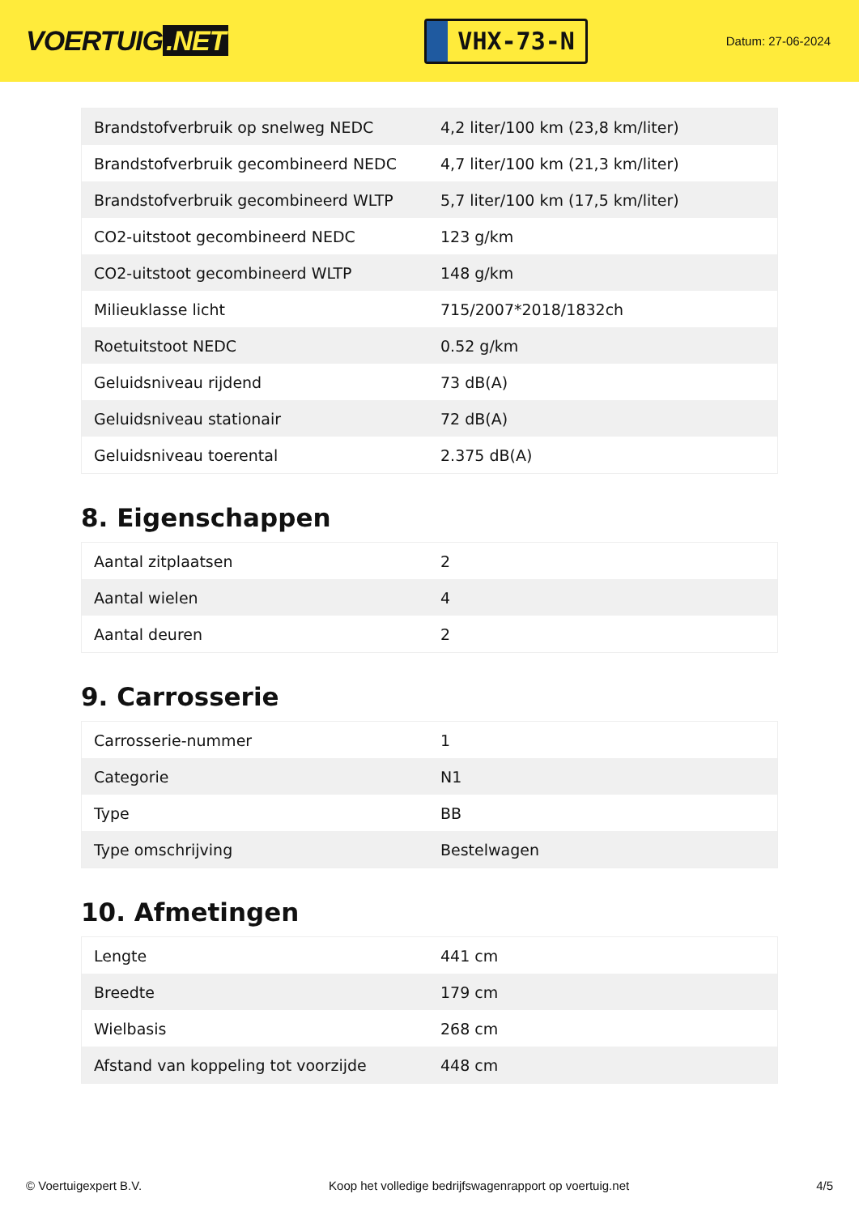VOERTUIG.NET
VHX-73-N
Datum: 27-06-2024
| Brandstofverbruik op snelweg NEDC | 4,2 liter/100 km (23,8 km/liter) |
| Brandstofverbruik gecombineerd NEDC | 4,7 liter/100 km (21,3 km/liter) |
| Brandstofverbruik gecombineerd WLTP | 5,7 liter/100 km (17,5 km/liter) |
| CO2-uitstoot gecombineerd NEDC | 123 g/km |
| CO2-uitstoot gecombineerd WLTP | 148 g/km |
| Milieuklasse licht | 715/2007*2018/1832ch |
| Roetuitstoot NEDC | 0.52 g/km |
| Geluidsniveau rijdend | 73 dB(A) |
| Geluidsniveau stationair | 72 dB(A) |
| Geluidsniveau toerental | 2.375 dB(A) |
8. Eigenschappen
| Aantal zitplaatsen | 2 |
| Aantal wielen | 4 |
| Aantal deuren | 2 |
9. Carrosserie
| Carrosserie-nummer | 1 |
| Categorie | N1 |
| Type | BB |
| Type omschrijving | Bestelwagen |
10. Afmetingen
| Lengte | 441 cm |
| Breedte | 179 cm |
| Wielbasis | 268 cm |
| Afstand van koppeling tot voorzijde | 448 cm |
© Voertuigexpert B.V. Koop het volledige bedrijfswagenrapport op voertuig.net 4/5